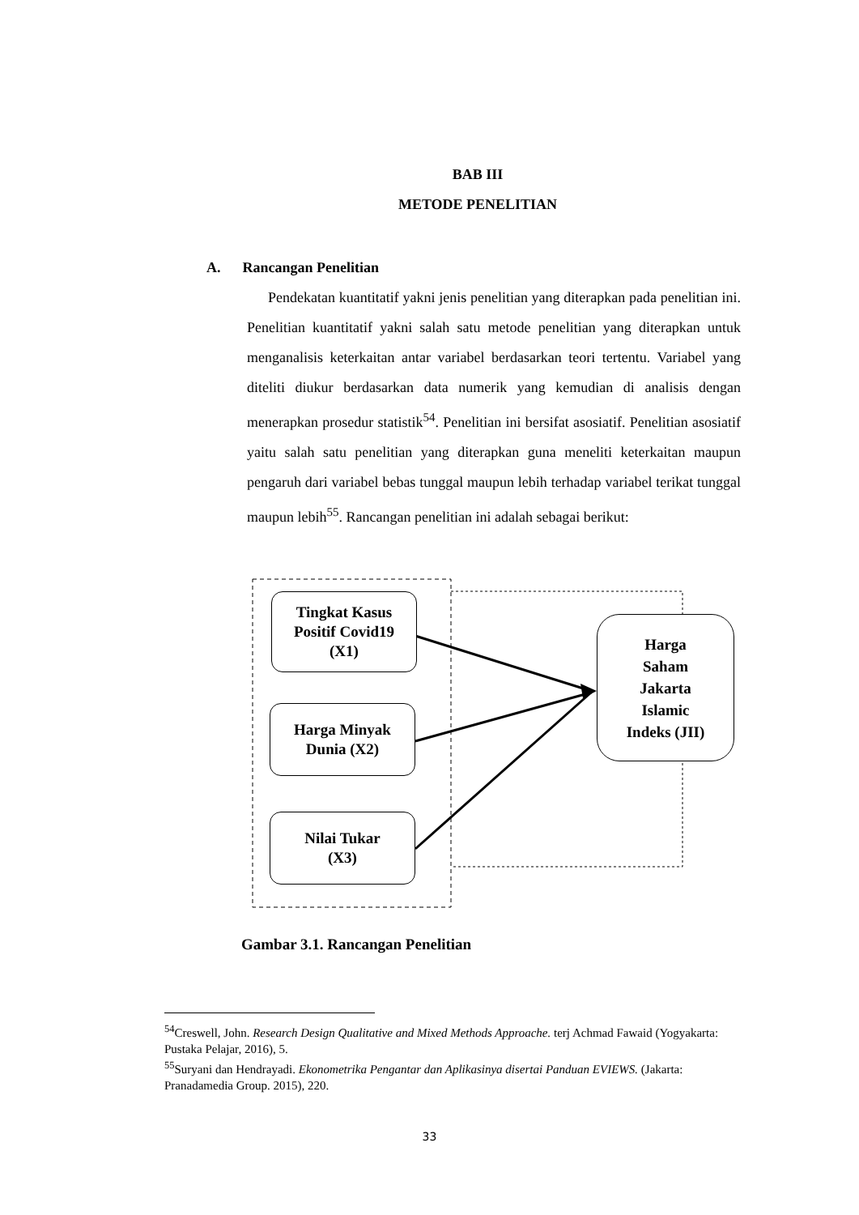BAB III
METODE PENELITIAN
A. Rancangan Penelitian
Pendekatan kuantitatif yakni jenis penelitian yang diterapkan pada penelitian ini. Penelitian kuantitatif yakni salah satu metode penelitian yang diterapkan untuk menganalisis keterkaitan antar variabel berdasarkan teori tertentu. Variabel yang diteliti diukur berdasarkan data numerik yang kemudian di analisis dengan menerapkan prosedur statistik<sup>54</sup>. Penelitian ini bersifat asosiatif. Penelitian asosiatif yaitu salah satu penelitian yang diterapkan guna meneliti keterkaitan maupun pengaruh dari variabel bebas tunggal maupun lebih terhadap variabel terikat tunggal maupun lebih<sup>55</sup>. Rancangan penelitian ini adalah sebagai berikut:
Tingkat Kasus
Positif Covid19
(X1)
Harga Minyak
Dunia (X2)
Nilai Tukar
(X3)
Harga
Saham
Jakarta
Islamic
Indeks (JII)
Gambar 3.1. Rancangan Penelitian
<sup>54</sup> Creswell, John. Research Design Qualitative and Mixed Methods Approache. terj Achmad Fawaid (Yogyakarta: Pustaka Pelajar, 2016), 5.
<sup>55</sup> Suryani dan Hendrayadi. Ekonometrika Pengantar dan Aplikasinya disertai Panduan EVIEWS. (Jakarta: Pranadamedia Group. 2015), 220.
33